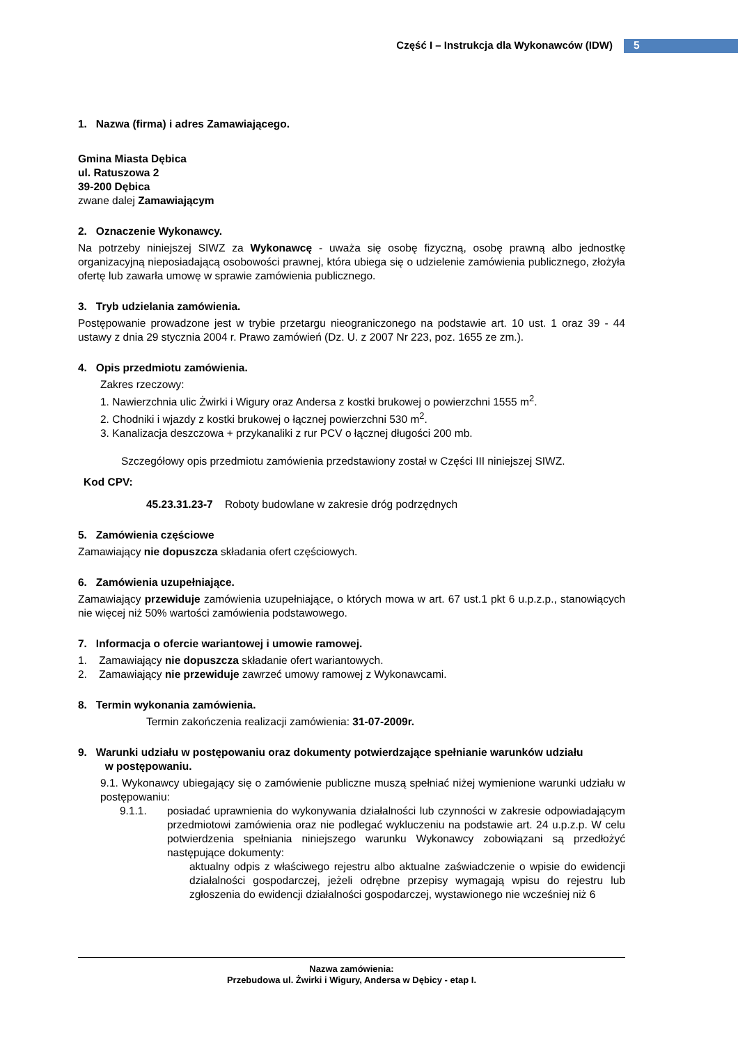Część I – Instrukcja dla Wykonawców (IDW) 5
1. Nazwa (firma) i adres Zamawiającego.
Gmina Miasta Dębica
ul. Ratuszowa 2
39-200 Dębica
zwane dalej Zamawiającym
2. Oznaczenie Wykonawcy.
Na potrzeby niniejszej SIWZ za Wykonawcę - uważa się osobę fizyczną, osobę prawną albo jednostkę organizacyjną nieposiadającą osobowości prawnej, która ubiega się o udzielenie zamówienia publicznego, złożyła ofertę lub zawarła umowę w sprawie zamówienia publicznego.
3. Tryb udzielania zamówienia.
Postępowanie prowadzone jest w trybie przetargu nieograniczonego na podstawie art. 10 ust. 1 oraz 39 - 44 ustawy z dnia 29 stycznia 2004 r. Prawo zamówień (Dz. U. z 2007 Nr 223, poz. 1655 ze zm.).
4. Opis przedmiotu zamówienia.
Zakres rzeczowy:
1. Nawierzchnia ulic Żwirki i Wigury oraz Andersa z kostki brukowej o powierzchni 1555 m<sup>2</sup>.
2. Chodniki i wjazdy z kostki brukowej o łącznej powierzchni 530 m<sup>2</sup>.
3. Kanalizacja deszczowa + przykanaliki z rur PCV o łącznej długości 200 mb.
Szczegółowy opis przedmiotu zamówienia przedstawiony został w Części III niniejszej SIWZ.
Kod CPV:
45.23.31.23-7 Roboty budowlane w zakresie dróg podrzędnych
5. Zamówienia częściowe
Zamawiający nie dopuszcza składania ofert częściowych.
6. Zamówienia uzupełniające.
Zamawiający przewiduje zamówienia uzupełniające, o których mowa w art. 67 ust.1 pkt 6 u.p.z.p., stanowiących nie więcej niż 50% wartości zamówienia podstawowego.
7. Informacja o ofercie wariantowej i umowie ramowej.
1. Zamawiający nie dopuszcza składanie ofert wariantowych.
2. Zamawiający nie przewiduje zawrzeć umowy ramowej z Wykonawcami.
8. Termin wykonania zamówienia.
Termin zakończenia realizacji zamówienia: 31-07-2009r.
9. Warunki udziału w postępowaniu oraz dokumenty potwierdzające spełnianie warunków udziału
w postępowaniu.
9.1. Wykonawcy ubiegający się o zamówienie publiczne muszą spełniać niżej wymienione warunki udziału w postępowaniu:
9.1.1. posiadać uprawnienia do wykonywania działalności lub czynności w zakresie odpowiadającym przedmiotowi zamówienia oraz nie podlegać wykluczeniu na podstawie art. 24 u.p.z.p. W celu potwierdzenia spełniania niniejszego warunku Wykonawcy zobowiązani są przedłożyć następujące dokumenty:
aktualny odpis z właściwego rejestru albo aktualne zaświadczenie o wpisie do ewidencji działalności gospodarczej, jeżeli odrębne przepisy wymagają wpisu do rejestru lub zgłoszenia do ewidencji działalności gospodarczej, wystawionego nie wcześniej niż 6
Nazwa zamówienia:
Przebudowa ul. Żwirki i Wigury, Andersa w Dębicy - etap I.